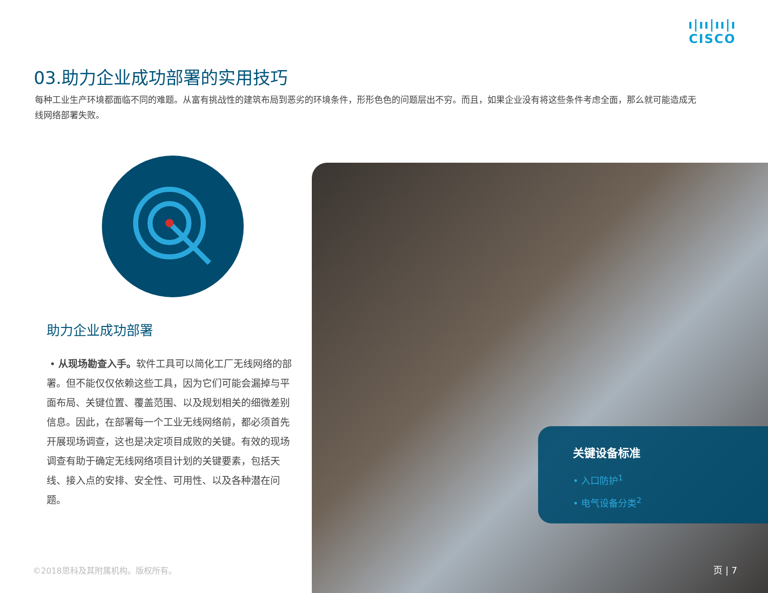ı|ıı|ıı|ı
CISCO
03.助力企业成功部署的实用技巧
每种工业生产环境都面临不同的难题。从富有挑战性的建筑布局到恶劣的环境条件，形形色色的问题层出不穷。而且，如果企业没有将这些条件考虑全面，那么就可能造成无线网络部署失败。
助力企业成功部署
• 从现场勘查入手。软件工具可以简化工厂无线网络的部署。但不能仅仅依赖这些工具，因为它们可能会漏掉与平面布局、关键位置、覆盖范围、以及规划相关的细微差别信息。因此，在部署每一个工业无线网络前，都必须首先开展现场调查，这也是决定项目成败的关键。有效的现场调查有助于确定无线网络项目计划的关键要素，包括天线、接入点的安排、安全性、可用性、以及各种潜在问题。
关键设备标准
• 入口防护<sup>1</sup>
• 电气设备分类<sup>2</sup>
©2018思科及其附属机构。版权所有。 页 | 7